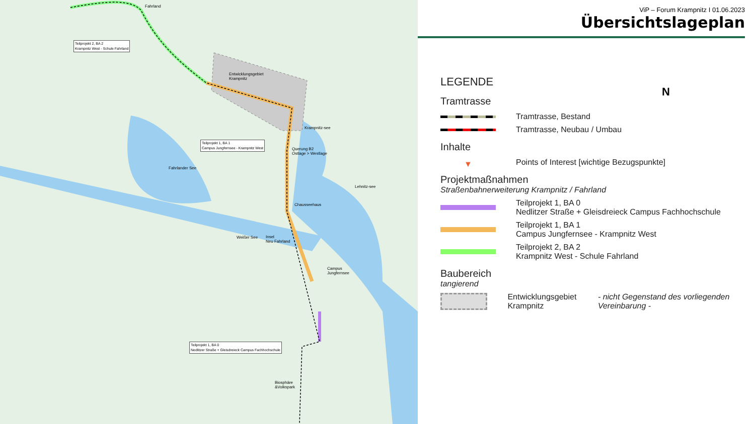Fahrland
Teilprojekt 2, BA 2
Krampnitz West - Schule Fahrland
Entwicklungsgebiet
Krampnitz
Teilprojekt 1, BA 1
Campus Jungfernsee - Krampnitz West
Krampnitz-see
Querung B2
Ostlage > Westlage
Fahrlander See
Lehnitz-see
Chausseehaus
Weißer See
Insel
Neu Fahrland
Campus
Jungfernsee
Teilprojekt 1, BA 0
Nedlitzer Straße + Gleisdreieck Campus Fachhochschule
Biosphäre
&Volkspark
ViP – Forum Krampnitz I 01.06.2023
Übersichtslageplan
LEGENDE
Tramtrasse
Tramtrasse, Bestand
Tramtrasse, Neubau / Umbau
Inhalte
▼
Points of Interest [wichtige Bezugspunkte]
Projektmaßnahmen
Straßenbahnerweiterung Krampnitz / Fahrland
Teilprojekt 1, BA 0
Nedlitzer Straße + Gleisdreieck Campus Fachhochschule
Teilprojekt 1, BA 1
Campus Jungfernsee - Krampnitz West
Teilprojekt 2, BA 2
Krampnitz West - Schule Fahrland
Baubereich
tangierend
Entwicklungsgebiet Krampnitz
- nicht Gegenstand des vorliegenden Vereinbarung -
N